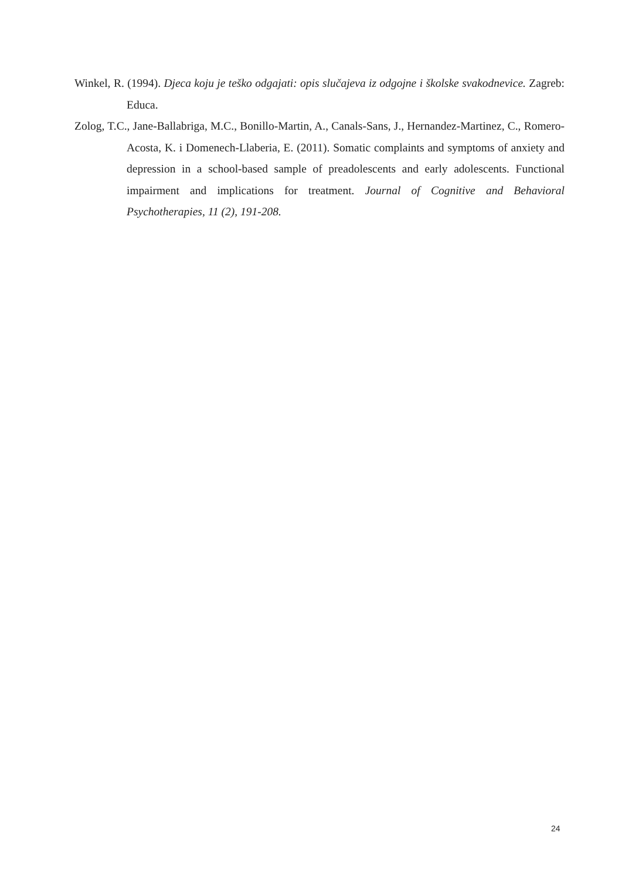Winkel, R. (1994). Djeca koju je teško odgajati: opis slučajeva iz odgojne i školske svakodnevice. Zagreb: Educa.
Zolog, T.C., Jane-Ballabriga, M.C., Bonillo-Martin, A., Canals-Sans, J., Hernandez-Martinez, C., Romero-Acosta, K. i Domenech-Llaberia, E. (2011). Somatic complaints and symptoms of anxiety and depression in a school-based sample of preadolescents and early adolescents. Functional impairment and implications for treatment. Journal of Cognitive and Behavioral Psychotherapies, 11 (2), 191-208.
24